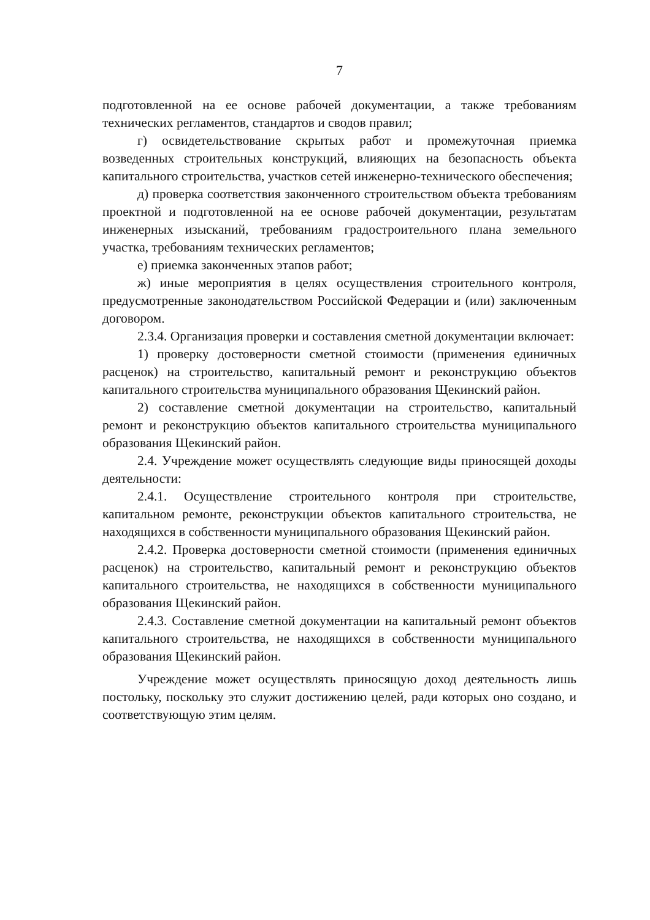7
подготовленной на ее основе рабочей документации, а также требованиям технических регламентов, стандартов и сводов правил;
г) освидетельствование скрытых работ и промежуточная приемка возведенных строительных конструкций, влияющих на безопасность объекта капитального строительства, участков сетей инженерно-технического обеспечения;
д) проверка соответствия законченного строительством объекта требованиям проектной и подготовленной на ее основе рабочей документации, результатам инженерных изысканий, требованиям градостроительного плана земельного участка, требованиям технических регламентов;
е) приемка законченных этапов работ;
ж) иные мероприятия в целях осуществления строительного контроля, предусмотренные законодательством Российской Федерации и (или) заключенным договором.
2.3.4. Организация проверки и составления сметной документации включает:
1) проверку достоверности сметной стоимости (применения единичных расценок) на строительство, капитальный ремонт и реконструкцию объектов капитального строительства муниципального образования Щекинский район.
2) составление сметной документации на строительство, капитальный ремонт и реконструкцию объектов капитального строительства муниципального образования Щекинский район.
2.4. Учреждение может осуществлять следующие виды приносящей доходы деятельности:
2.4.1. Осуществление строительного контроля при строительстве, капитальном ремонте, реконструкции объектов капитального строительства, не находящихся в собственности муниципального образования Щекинский район.
2.4.2. Проверка достоверности сметной стоимости (применения единичных расценок) на строительство, капитальный ремонт и реконструкцию объектов капитального строительства, не находящихся в собственности муниципального образования Щекинский район.
2.4.3. Составление сметной документации на капитальный ремонт объектов капитального строительства, не находящихся в собственности муниципального образования Щекинский район.
Учреждение может осуществлять приносящую доход деятельность лишь постольку, поскольку это служит достижению целей, ради которых оно создано, и соответствующую этим целям.